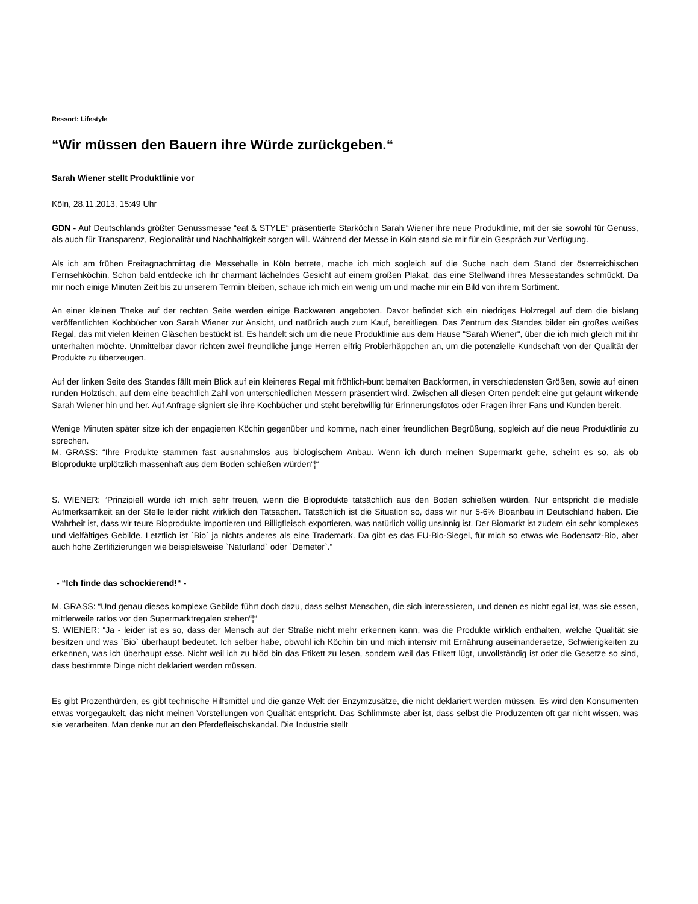Ressort: Lifestyle
“Wir müssen den Bauern ihre Würde zurückgeben.“
Sarah Wiener stellt Produktlinie vor
Köln, 28.11.2013, 15:49 Uhr
GDN - Auf Deutschlands größter Genussmesse “eat & STYLE“ präsentierte Starköchin Sarah Wiener ihre neue Produktlinie, mit der sie sowohl für Genuss, als auch für Transparenz, Regionalität und Nachhaltigkeit sorgen will. Während der Messe in Köln stand sie mir für ein Gespräch zur Verfügung.
Als ich am frühen Freitagnachmittag die Messehalle in Köln betrete, mache ich mich sogleich auf die Suche nach dem Stand der österreichischen Fernsehköchin. Schon bald entdecke ich ihr charmant lächelndes Gesicht auf einem großen Plakat, das eine Stellwand ihres Messestandes schmückt. Da mir noch einige Minuten Zeit bis zu unserem Termin bleiben, schaue ich mich ein wenig um und mache mir ein Bild von ihrem Sortiment.
An einer kleinen Theke auf der rechten Seite werden einige Backwaren angeboten. Davor befindet sich ein niedriges Holzregal auf dem die bislang veröffentlichten Kochbücher von Sarah Wiener zur Ansicht, und natürlich auch zum Kauf, bereitliegen. Das Zentrum des Standes bildet ein großes weißes Regal, das mit vielen kleinen Gläschen bestückt ist. Es handelt sich um die neue Produktlinie aus dem Hause “Sarah Wiener“, über die ich mich gleich mit ihr unterhalten möchte. Unmittelbar davor richten zwei freundliche junge Herren eifrig Probierhäppchen an, um die potenzielle Kundschaft von der Qualität der Produkte zu überzeugen.
Auf der linken Seite des Standes fällt mein Blick auf ein kleineres Regal mit fröhlich-bunt bemalten Backformen, in verschiedensten Größen, sowie auf einen runden Holztisch, auf dem eine beachtlich Zahl von unterschiedlichen Messern präsentiert wird. Zwischen all diesen Orten pendelt eine gut gelaunt wirkende Sarah Wiener hin und her. Auf Anfrage signiert sie ihre Kochbücher und steht bereitwillig für Erinnerungsfotos oder Fragen ihrer Fans und Kunden bereit.
Wenige Minuten später sitze ich der engagierten Köchin gegenüber und komme, nach einer freundlichen Begrüßung, sogleich auf die neue Produktlinie zu sprechen.
M. GRASS: “Ihre Produkte stammen fast ausnahmslos aus biologischem Anbau. Wenn ich durch meinen Supermarkt gehe, scheint es so, als ob Bioprodukte urplötzlich massenhaft aus dem Boden schießen würden“¦“
S. WIENER: “Prinzipiell würde ich mich sehr freuen, wenn die Bioprodukte tatsächlich aus den Boden schießen würden. Nur entspricht die mediale Aufmerksamkeit an der Stelle leider nicht wirklich den Tatsachen. Tatsächlich ist die Situation so, dass wir nur 5-6% Bioanbau in Deutschland haben. Die Wahrheit ist, dass wir teure Bioprodukte importieren und Billigfleisch exportieren, was natürlich völlig unsinnig ist. Der Biomarkt ist zudem ein sehr komplexes und vielfältiges Gebilde. Letztlich ist `Bio` ja nichts anderes als eine Trademark. Da gibt es das EU-Bio-Siegel, für mich so etwas wie Bodensatz-Bio, aber auch hohe Zertifizierungen wie beispielsweise `Naturland` oder `Demeter`.“
- “Ich finde das schockierend!“ -
M. GRASS: “Und genau dieses komplexe Gebilde führt doch dazu, dass selbst Menschen, die sich interessieren, und denen es nicht egal ist, was sie essen, mittlerweile ratlos vor den Supermarktregalen stehen“¦“
S. WIENER: “Ja - leider ist es so, dass der Mensch auf der Straße nicht mehr erkennen kann, was die Produkte wirklich enthalten, welche Qualität sie besitzen und was `Bio` überhaupt bedeutet. Ich selber habe, obwohl ich Köchin bin und mich intensiv mit Ernährung auseinandersetze, Schwierigkeiten zu erkennen, was ich überhaupt esse. Nicht weil ich zu blöd bin das Etikett zu lesen, sondern weil das Etikett lügt, unvollständig ist oder die Gesetze so sind, dass bestimmte Dinge nicht deklariert werden müssen.
Es gibt Prozenthürden, es gibt technische Hilfsmittel und die ganze Welt der Enzymzusätze, die nicht deklariert werden müssen. Es wird den Konsumenten etwas vorgegaukelt, das nicht meinen Vorstellungen von Qualität entspricht. Das Schlimmste aber ist, dass selbst die Produzenten oft gar nicht wissen, was sie verarbeiten. Man denke nur an den Pferdefleischskandal. Die Industrie stellt